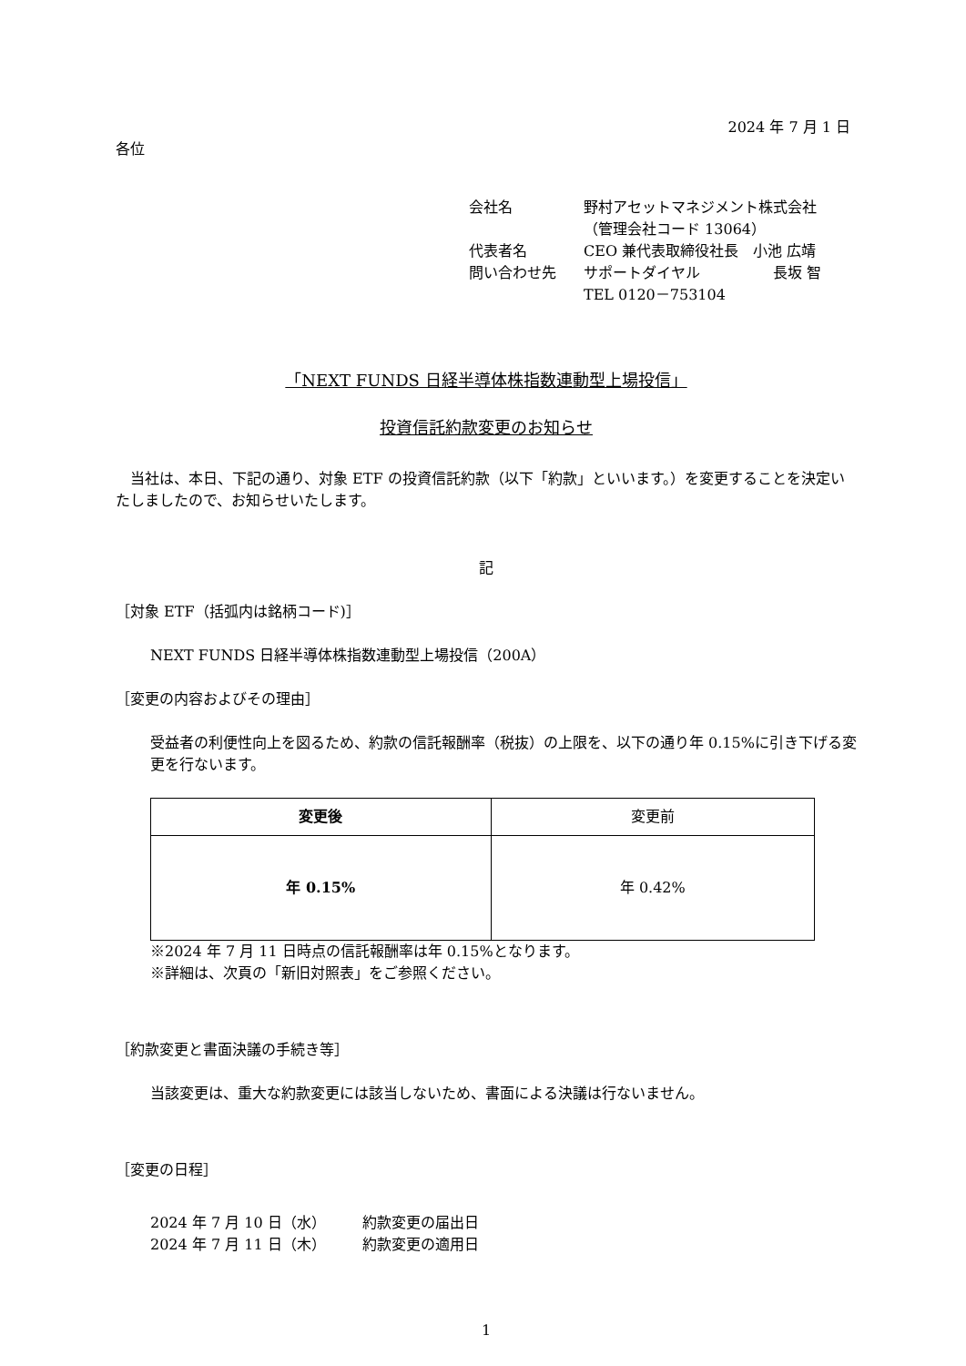2024 年 7 月 1 日
各位
| 会社名 | 野村アセットマネジメント株式会社 |
| | （管理会社コード 13064） |
| 代表者名 | CEO 兼代表取締役社長 小池 広靖 |
| 問い合わせ先 | サポートダイヤル 長坂 智 |
| | TEL 0120－753104 |
「NEXT FUNDS 日経半導体株指数連動型上場投信」
投資信託約款変更のお知らせ
　当社は、本日、下記の通り、対象 ETF の投資信託約款（以下「約款」といいます。）を変更することを決定いたしましたので、お知らせいたします。
記
［対象 ETF（括弧内は銘柄コード)］
NEXT FUNDS 日経半導体株指数連動型上場投信（200A）
［変更の内容およびその理由］
受益者の利便性向上を図るため、約款の信託報酬率（税抜）の上限を、以下の通り年 0.15%に引き下げる変更を行ないます。
| 変更後 | 変更前 |
| --- | --- |
| 年 0.15% | 年 0.42% |
※2024 年 7 月 11 日時点の信託報酬率は年 0.15%となります。
※詳細は、次頁の「新旧対照表」をご参照ください。
［約款変更と書面決議の手続き等］
当該変更は、重大な約款変更には該当しないため、書面による決議は行ないません。
［変更の日程］
2024 年 7 月 10 日（水）　　　約款変更の届出日
2024 年 7 月 11 日（木）　　　約款変更の適用日
1